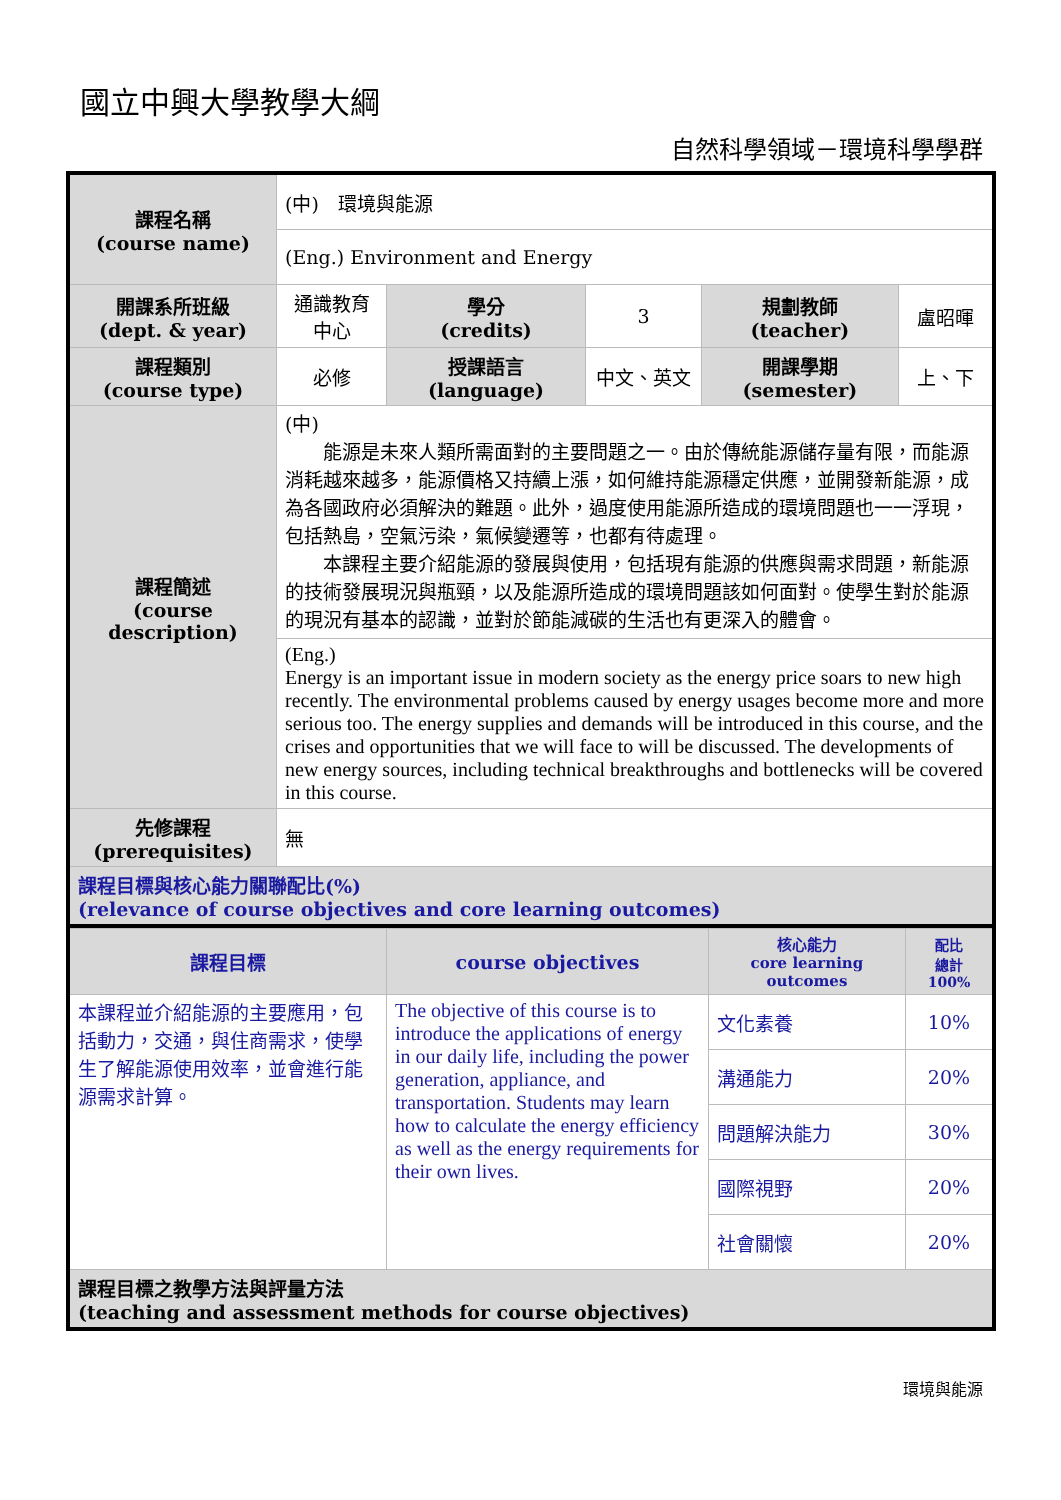國立中興大學教學大綱
自然科學領域－環境科學學群
| 課程名稱 (course name) | (中) 環境與能源 | | | | |
| | (Eng.) Environment and Energy | | | | |
| 開課系所班級 (dept. & year) | 通識教育中心 | 學分 (credits) | 3 | 規劃教師 (teacher) | 盧昭暉 |
| 課程類別 (course type) | 必修 | 授課語言 (language) | 中文、英文 | 開課學期 (semester) | 上、下 |
| 課程簡述 (course description) | (中) 能源是未來人類所需面對的主要問題之一。由於傳統能源儲存量有限，而能源消耗越來越多，能源價格又持續上漲，如何維持能源穩定供應，並開發新能源，成為各國政府必須解決的難題。此外，過度使用能源所造成的環境問題也一一浮現，包括熱島，空氣污染，氣候變遷等，也都有待處理。 本課程主要介紹能源的發展與使用，包括現有能源的供應與需求問題，新能源的技術發展現況與瓶頸，以及能源所造成的環境問題該如何面對。使學生對於能源的現況有基本的認識，並對於節能減碳的生活也有更深入的體會。 | | | | |
| | (Eng.) Energy is an important issue in modern society as the energy price soars to new high recently. The environmental problems caused by energy usages become more and more serious too. The energy supplies and demands will be introduced in this course, and the crises and opportunities that we will face to will be discussed. The developments of new energy sources, including technical breakthroughs and bottlenecks will be covered in this course. | | | | |
| 先修課程 (prerequisites) | 無 | | | | |
| 課程目標與核心能力關聯配比(%) (relevance of course objectives and core learning outcomes) | | | | | |
| 課程目標 | course objectives | 核心能力 core learning outcomes | 配比 總計 100% |
| 本課程並介紹能源的主要應用，包括動力，交通，與住商需求，使學生了解能源使用效率，並會進行能源需求計算。 | The objective of this course is to introduce the applications of energy in our daily life, including the power generation, appliance, and transportation. Students may learn how to calculate the energy efficiency as well as the energy requirements for their own lives. | 文化素養 | 10% |
| | | 溝通能力 | 20% |
| | | 問題解決能力 | 30% |
| | | 國際視野 | 20% |
| | | 社會關懷 | 20% |
| 課程目標之教學方法與評量方法 (teaching and assessment methods for course objectives) | | | |
環境與能源